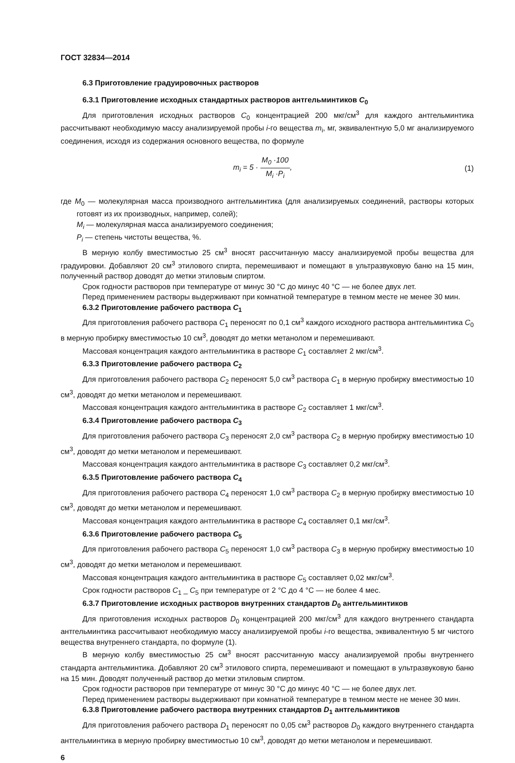ГОСТ 32834—2014
6.3 Приготовление градуировочных растворов
6.3.1 Приготовление исходных стандартных растворов антгельминтиков C<sub>0</sub>
Для приготовления исходных растворов C<sub>0</sub> концентрацией 200 мкг/см<sup>3</sup> для каждого антгельминтика рассчитывают необходимую массу анализируемой пробы i-го вещества m<sub>i</sub>, мг, эквивалентную 5,0 мг анализируемого соединения, исходя из содержания основного вещества, по формуле
m<sub>i</sub> = 5 · M<sub>0</sub> ·100 M<sub>i</sub> ·P<sub>i</sub>, (1)
где M<sub>0</sub> — молекулярная масса производного антгельминтика (для анализируемых соединений, растворы которых готовят из их производных, например, солей);
M<sub>i</sub> — молекулярная масса анализируемого соединения;
P<sub>i</sub> — степень чистоты вещества, %.
В мерную колбу вместимостью 25 см<sup>3</sup> вносят рассчитанную массу анализируемой пробы вещества для градуировки. Добавляют 20 см<sup>3</sup> этилового спирта, перемешивают и помещают в ультразвуковую баню на 15 мин, полученный раствор доводят до метки этиловым спиртом.
Срок годности растворов при температуре от минус 30 °С до минус 40 °С — не более двух лет.
Перед применением растворы выдерживают при комнатной температуре в темном месте не менее 30 мин.
6.3.2 Приготовление рабочего раствора C<sub>1</sub>
Для приготовления рабочего раствора C<sub>1</sub> переносят по 0,1 см<sup>3</sup> каждого исходного раствора антгельминтика C<sub>0</sub> в мерную пробирку вместимостью 10 см<sup>3</sup>, доводят до метки метанолом и перемешивают.
Массовая концентрация каждого антгельминтика в растворе C<sub>1</sub> составляет 2 мкг/см<sup>3</sup>.
6.3.3 Приготовление рабочего раствора C<sub>2</sub>
Для приготовления рабочего раствора C<sub>2</sub> переносят 5,0 см<sup>3</sup> раствора C<sub>1</sub> в мерную пробирку вместимостью 10 см<sup>3</sup>, доводят до метки метанолом и перемешивают.
Массовая концентрация каждого антгельминтика в растворе C<sub>2</sub> составляет 1 мкг/см<sup>3</sup>.
6.3.4 Приготовление рабочего раствора C<sub>3</sub>
Для приготовления рабочего раствора C<sub>3</sub> переносят 2,0 см<sup>3</sup> раствора C<sub>2</sub> в мерную пробирку вместимостью 10 см<sup>3</sup>, доводят до метки метанолом и перемешивают.
Массовая концентрация каждого антгельминтика в растворе C<sub>3</sub> составляет 0,2 мкг/см<sup>3</sup>.
6.3.5 Приготовление рабочего раствора C<sub>4</sub>
Для приготовления рабочего раствора C<sub>4</sub> переносят 1,0 см<sup>3</sup> раствора C<sub>2</sub> в мерную пробирку вместимостью 10 см<sup>3</sup>, доводят до метки метанолом и перемешивают.
Массовая концентрация каждого антгельминтика в растворе C<sub>4</sub> составляет 0,1 мкг/см<sup>3</sup>.
6.3.6 Приготовление рабочего раствора C<sub>5</sub>
Для приготовления рабочего раствора C<sub>5</sub> переносят 1,0 см<sup>3</sup> раствора C<sub>3</sub> в мерную пробирку вместимостью 10 см<sup>3</sup>, доводят до метки метанолом и перемешивают.
Массовая концентрация каждого антгельминтика в растворе C<sub>5</sub> составляет 0,02 мкг/см<sup>3</sup>.
Срок годности растворов C<sub>1</sub> _ C<sub>5</sub> при температуре от 2 °С до 4 °С — не более 4 мес.
6.3.7 Приготовление исходных растворов внутренних стандартов D<sub>0</sub> антгельминтиков
Для приготовления исходных растворов D<sub>0</sub> концентрацией 200 мкг/см<sup>3</sup> для каждого внутреннего стандарта антгельминтика рассчитывают необходимую массу анализируемой пробы i-го вещества, эквивалентную 5 мг чистого вещества внутреннего стандарта, по формуле (1).
В мерную колбу вместимостью 25 см<sup>3</sup> вносят рассчитанную массу анализируемой пробы внутреннего стандарта антгельминтика. Добавляют 20 см<sup>3</sup> этилового спирта, перемешивают и помещают в ультразвуковую баню на 15 мин. Доводят полученный раствор до метки этиловым спиртом.
Срок годности растворов при температуре от минус 30 °С до минус 40 °С — не более двух лет.
Перед применением растворы выдерживают при комнатной температуре в темном месте не менее 30 мин.
6.3.8 Приготовление рабочего раствора внутренних стандартов D<sub>1</sub> антгельминтиков
Для приготовления рабочего раствора D<sub>1</sub> переносят по 0,05 см<sup>3</sup> растворов D<sub>0</sub> каждого внутреннего стандарта антгельминтика в мерную пробирку вместимостью 10 см<sup>3</sup>, доводят до метки метанолом и перемешивают.
6